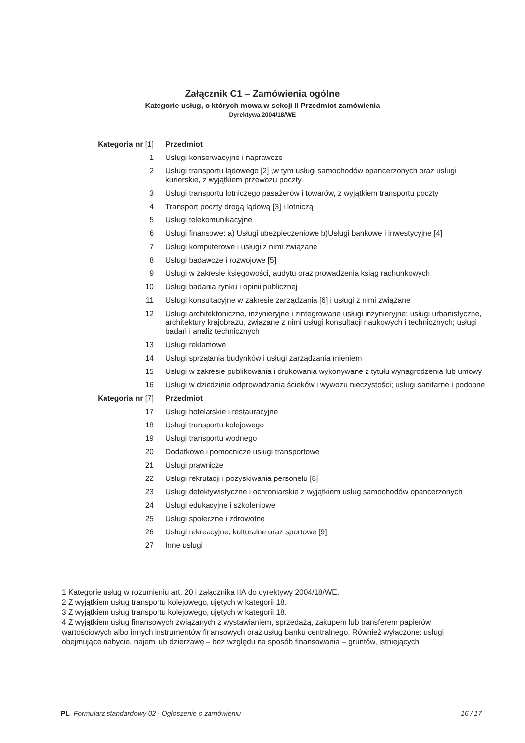Załącznik C1 – Zamówienia ogólne
Kategorie usług, o których mowa w sekcji II Przedmiot zamówienia
Dyrektywa 2004/18/WE
| Kategoria nr [1] | Przedmiot |
| --- | --- |
| 1 | Usługi konserwacyjne i naprawcze |
| 2 | Usługi transportu lądowego [2] ,w tym usługi samochodów opancerzonych oraz usługi kurierskie, z wyjątkiem przewozu poczty |
| 3 | Usługi transportu lotniczego pasażerów i towarów, z wyjątkiem transportu poczty |
| 4 | Transport poczty drogą lądową [3] i lotniczą |
| 5 | Usługi telekomunikacyjne |
| 6 | Usługi finansowe: a) Usługi ubezpieczeniowe b)Usługi bankowe i inwestycyjne [4] |
| 7 | Usługi komputerowe i usługi z nimi związane |
| 8 | Usługi badawcze i rozwojowe [5] |
| 9 | Usługi w zakresie księgowości, audytu oraz prowadzenia ksiąg rachunkowych |
| 10 | Usługi badania rynku i opinii publicznej |
| 11 | Usługi konsultacyjne w zakresie zarządzania [6] i usługi z nimi związane |
| 12 | Usługi architektoniczne, inżynieryjne i zintegrowane usługi inżynieryjne; usługi urbanistyczne, architektury krajobrazu, związane z nimi usługi konsultacji naukowych i technicznych; usługi badań i analiz technicznych |
| 13 | Usługi reklamowe |
| 14 | Usługi sprzątania budynków i usługi zarządzania mieniem |
| 15 | Usługi w zakresie publikowania i drukowania wykonywane z tytułu wynagrodzenia lub umowy |
| 16 | Usługi w dziedzinie odprowadzania ścieków i wywozu nieczystości; usługi sanitarne i podobne |
| Kategoria nr [7] | Przedmiot |
| 17 | Usługi hotelarskie i restauracyjne |
| 18 | Usługi transportu kolejowego |
| 19 | Usługi transportu wodnego |
| 20 | Dodatkowe i pomocnicze usługi transportowe |
| 21 | Usługi prawnicze |
| 22 | Usługi rekrutacji i pozyskiwania personelu [8] |
| 23 | Usługi detektywistyczne i ochroniarskie z wyjątkiem usług samochodów opancerzonych |
| 24 | Usługi edukacyjne i szkoleniowe |
| 25 | Usługi społeczne i zdrowotne |
| 26 | Usługi rekreacyjne, kulturalne oraz sportowe [9] |
| 27 | Inne usługi |
1 Kategorie usług w rozumieniu art. 20 i załącznika IIA do dyrektywy 2004/18/WE.
2 Z wyjątkiem usług transportu kolejowego, ujętych w kategorii 18.
3 Z wyjątkiem usług transportu kolejowego, ujętych w kategorii 18.
4 Z wyjątkiem usług finansowych związanych z wystawianiem, sprzedażą, zakupem lub transferem papierów wartościowych albo innych instrumentów finansowych oraz usług banku centralnego. Również wyłączone: usługi obejmujące nabycie, najem lub dzierżawę – bez względu na sposób finansowania – gruntów, istniejących
PL Formularz standardowy 02 - Ogłoszenie o zamówieniu 16 / 17